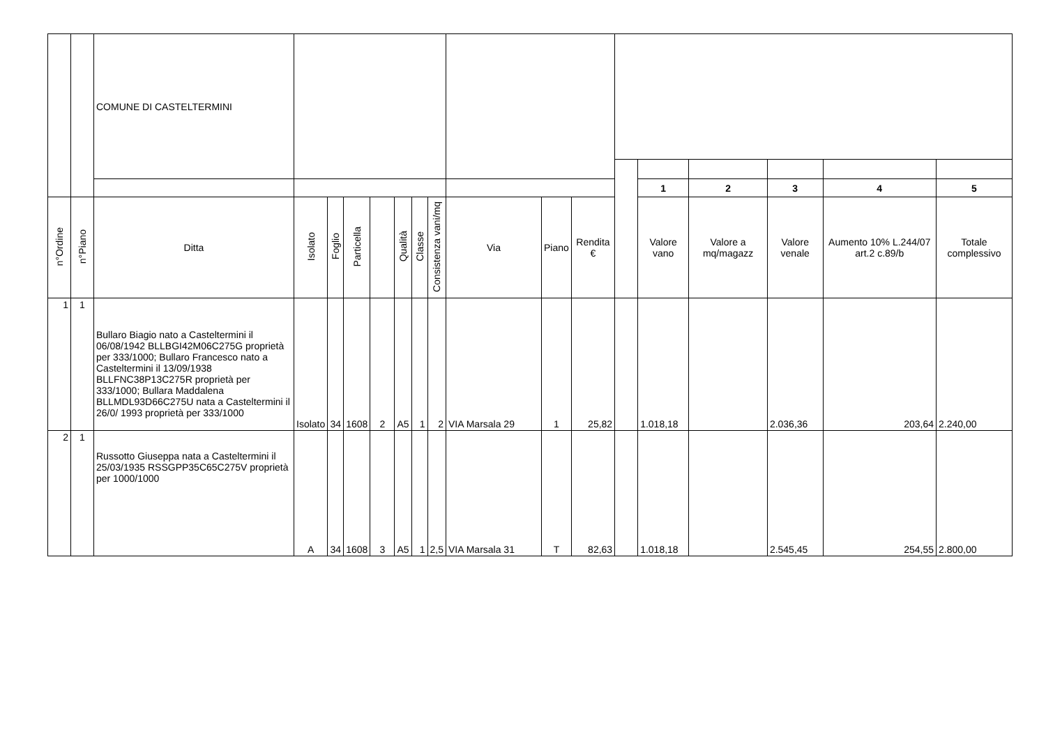| | | COMUNE DI CASTELTERMINI | | | | | | | | | | | | | | | | |
| --- | --- | --- | --- | --- | --- | --- | --- | --- | --- | --- | --- | --- | --- | --- | --- | --- | --- | --- |
| | | | | | | | | | | | | | | 1 | 2 | 3 | 4 | 5 |
| n°Ordine | n°Piano | Ditta | Isolato | Foglio | Particella | | Qualità | Classe | Consistenza vani/mq | Via | Piano | Rendita € | | Valore vano | Valore a mq/magazz | Valore venale | Aumento 10% L.244/07 art.2 c.89/b | Totale complessivo |
| 1 | 1 | Bullaro Biagio nato a Casteltermini il 06/08/1942 BLLBGI42M06C275G proprietà per 333/1000; Bullaro Francesco nato a Casteltermini il 13/09/1938 BLLFNC38P13C275R proprietà per 333/1000; Bullara Maddalena BLLMDL93D66C275U nata a Casteltermini il 26/0/ 1993 proprietà per 333/1000 | Isolato | 34 | 1608 | 2 | A5 | 1 | 2 | VIA Marsala 29 | 1 | 25,82 | | 1.018,18 | | 2.036,36 | 203,64 | 2.240,00 |
| 2 | 1 | Russotto Giuseppa nata a Casteltermini il 25/03/1935 RSSGPP35C65C275V proprietà per 1000/1000 | A | 34 | 1608 | 3 | A5 | 1 | 2,5 | VIA Marsala 31 | T | 82,63 | | 1.018,18 | | 2.545,45 | 254,55 | 2.800,00 |